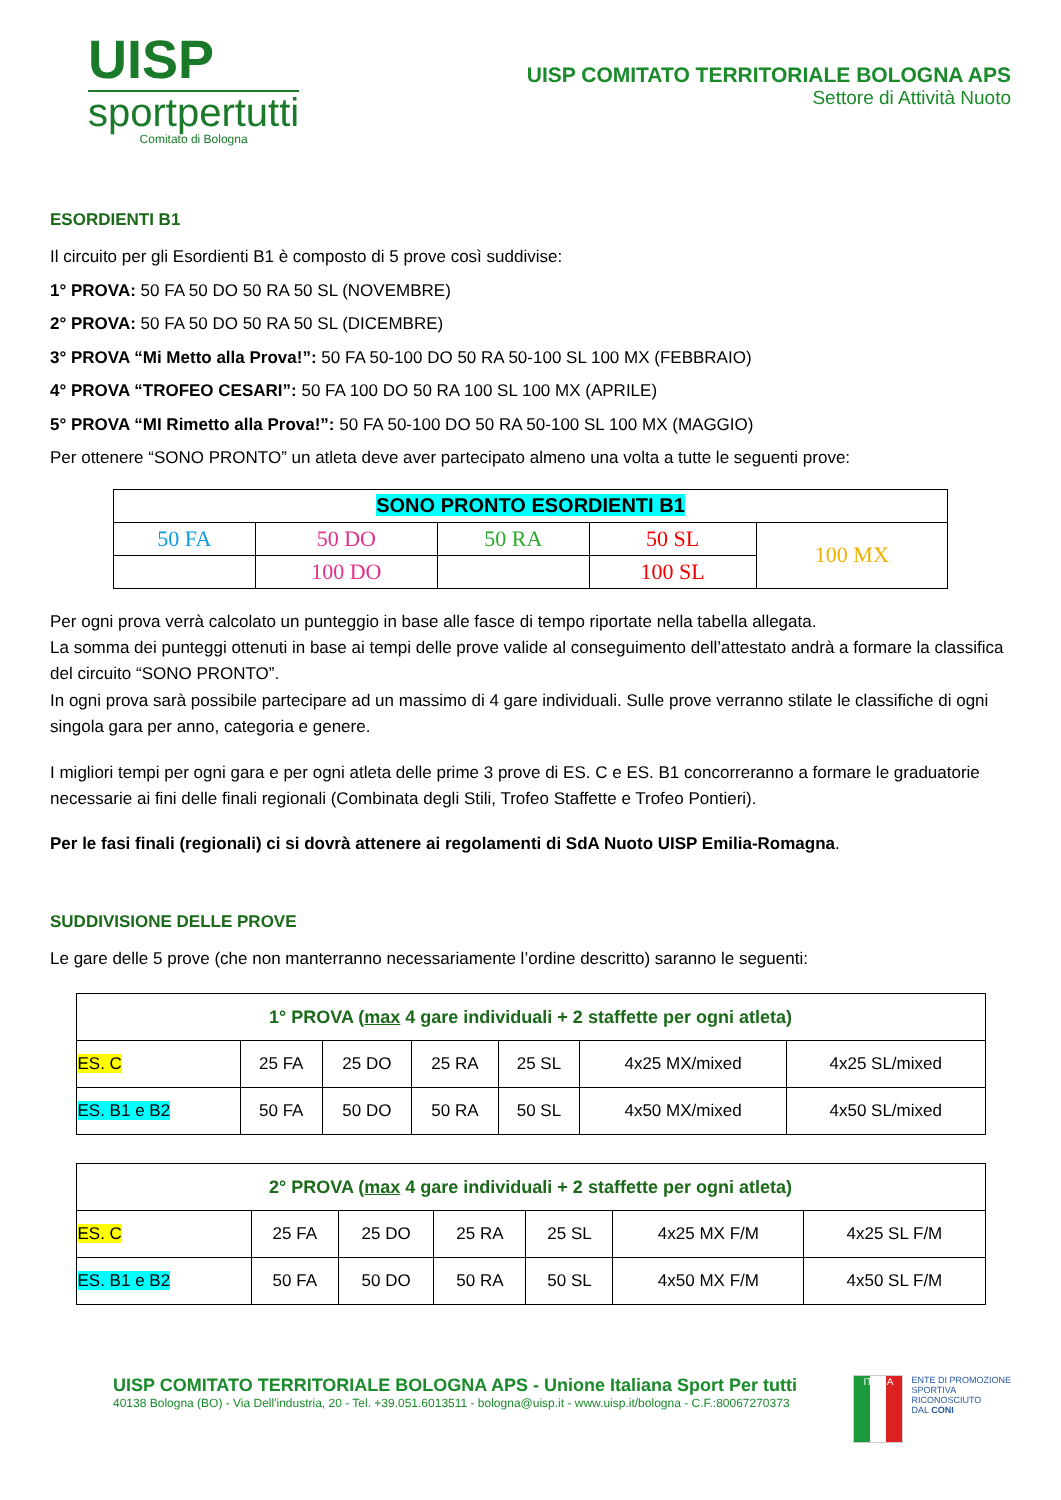UISP
sportpertutti
Comitato di Bologna
UISP COMITATO TERRITORIALE BOLOGNA APS
Settore di Attività Nuoto
ESORDIENTI B1
Il circuito per gli Esordienti B1 è composto di 5 prove così suddivise:
1° PROVA: 50 FA 50 DO 50 RA 50 SL (NOVEMBRE)
2° PROVA: 50 FA 50 DO 50 RA 50 SL (DICEMBRE)
3° PROVA “Mi Metto alla Prova!”: 50 FA 50-100 DO 50 RA 50-100 SL 100 MX (FEBBRAIO)
4° PROVA “TROFEO CESARI”: 50 FA 100 DO 50 RA 100 SL 100 MX (APRILE)
5° PROVA “MI Rimetto alla Prova!”: 50 FA 50-100 DO 50 RA 50-100 SL 100 MX (MAGGIO)
Per ottenere “SONO PRONTO” un atleta deve aver partecipato almeno una volta a tutte le seguenti prove:
| SONO PRONTO ESORDIENTI B1 | | | | |
| 50 FA | 50 DO | 50 RA | 50 SL | 100 MX |
| | 100 DO | | 100 SL | |
Per ogni prova verrà calcolato un punteggio in base alle fasce di tempo riportate nella tabella allegata.
La somma dei punteggi ottenuti in base ai tempi delle prove valide al conseguimento dell’attestato andrà a formare la classifica del circuito “SONO PRONTO”.
In ogni prova sarà possibile partecipare ad un massimo di 4 gare individuali. Sulle prove verranno stilate le classifiche di ogni singola gara per anno, categoria e genere.
I migliori tempi per ogni gara e per ogni atleta delle prime 3 prove di ES. C e ES. B1 concorreranno a formare le graduatorie necessarie ai fini delle finali regionali (Combinata degli Stili, Trofeo Staffette e Trofeo Pontieri).
Per le fasi finali (regionali) ci si dovrà attenere ai regolamenti di SdA Nuoto UISP Emilia-Romagna.
SUDDIVISIONE DELLE PROVE
Le gare delle 5 prove (che non manterranno necessariamente l’ordine descritto) saranno le seguenti:
| 1° PROVA ( max 4 gare individuali + 2 staffette per ogni atleta) | | | | | | |
| --- | --- | --- | --- | --- | --- | --- |
| ES. C | 25 FA | 25 DO | 25 RA | 25 SL | 4x25 MX/mixed | 4x25 SL/mixed |
| ES. B1 e B2 | 50 FA | 50 DO | 50 RA | 50 SL | 4x50 MX/mixed | 4x50 SL/mixed |
| 2° PROVA ( max 4 gare individuali + 2 staffette per ogni atleta) | | | | | | |
| --- | --- | --- | --- | --- | --- | --- |
| ES. C | 25 FA | 25 DO | 25 RA | 25 SL | 4x25 MX F/M | 4x25 SL F/M |
| ES. B1 e B2 | 50 FA | 50 DO | 50 RA | 50 SL | 4x50 MX F/M | 4x50 SL F/M |
UISP COMITATO TERRITORIALE BOLOGNA APS - Unione Italiana Sport Per tutti
40138 Bologna (BO) - Via Dell'industria, 20 - Tel. +39.051.6013511 - bologna@uisp.it - www.uisp.it/bologna - C.F.:80067270373
ITALIA
ENTE DI PROMOZIONE
SPORTIVA
RICONOSCIUTO
DAL CONI